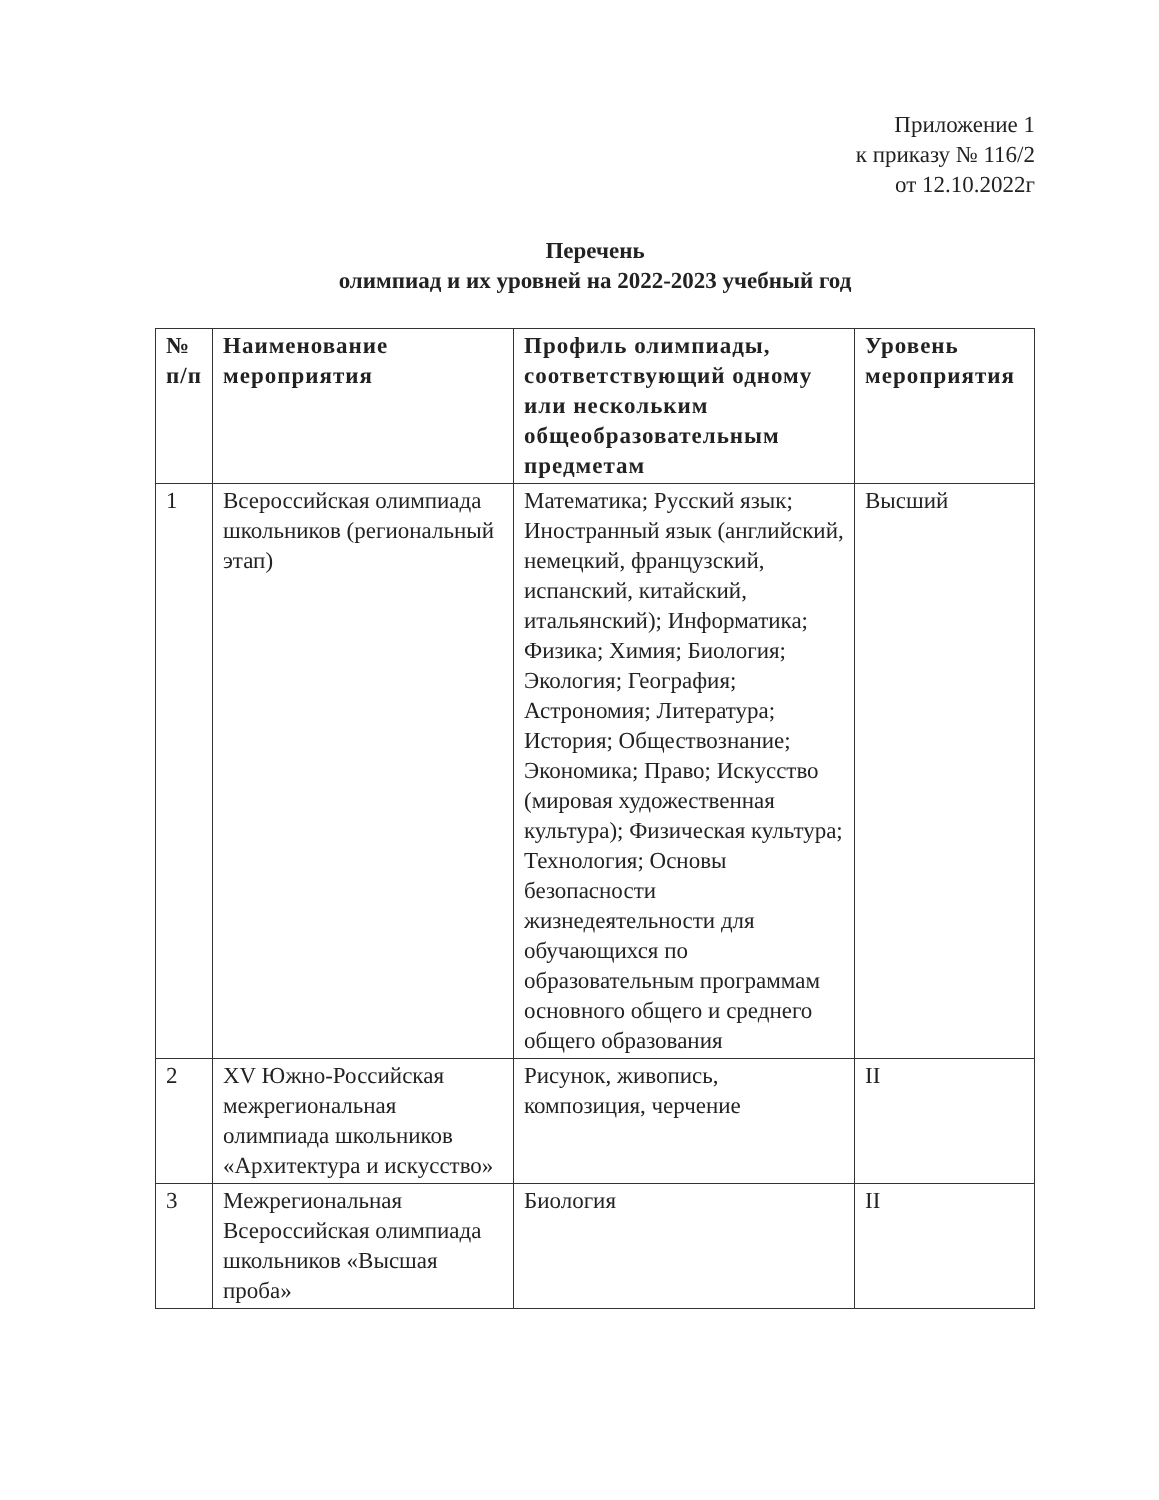Приложение 1
к приказу № 116/2
от 12.10.2022г
Перечень
олимпиад и их уровней на 2022-2023 учебный год
| № п/п | Наименование мероприятия | Профиль олимпиады, соответствующий одному или нескольким общеобразовательным предметам | Уровень мероприятия |
| --- | --- | --- | --- |
| 1 | Всероссийская олимпиада школьников (региональный этап) | Математика; Русский язык; Иностранный язык (английский, немецкий, французский, испанский, китайский, итальянский); Информатика; Физика; Химия; Биология; Экология; География; Астрономия; Литература; История; Обществознание; Экономика; Право; Искусство (мировая художественная культура); Физическая культура; Технология; Основы безопасности жизнедеятельности для обучающихся по образовательным программам основного общего и среднего общего образования | Высший |
| 2 | XV Южно-Российская межрегиональная олимпиада школьников «Архитектура и искусство» | Рисунок, живопись, композиция, черчение | II |
| 3 | Межрегиональная Всероссийская олимпиада школьников «Высшая проба» | Биология | II |